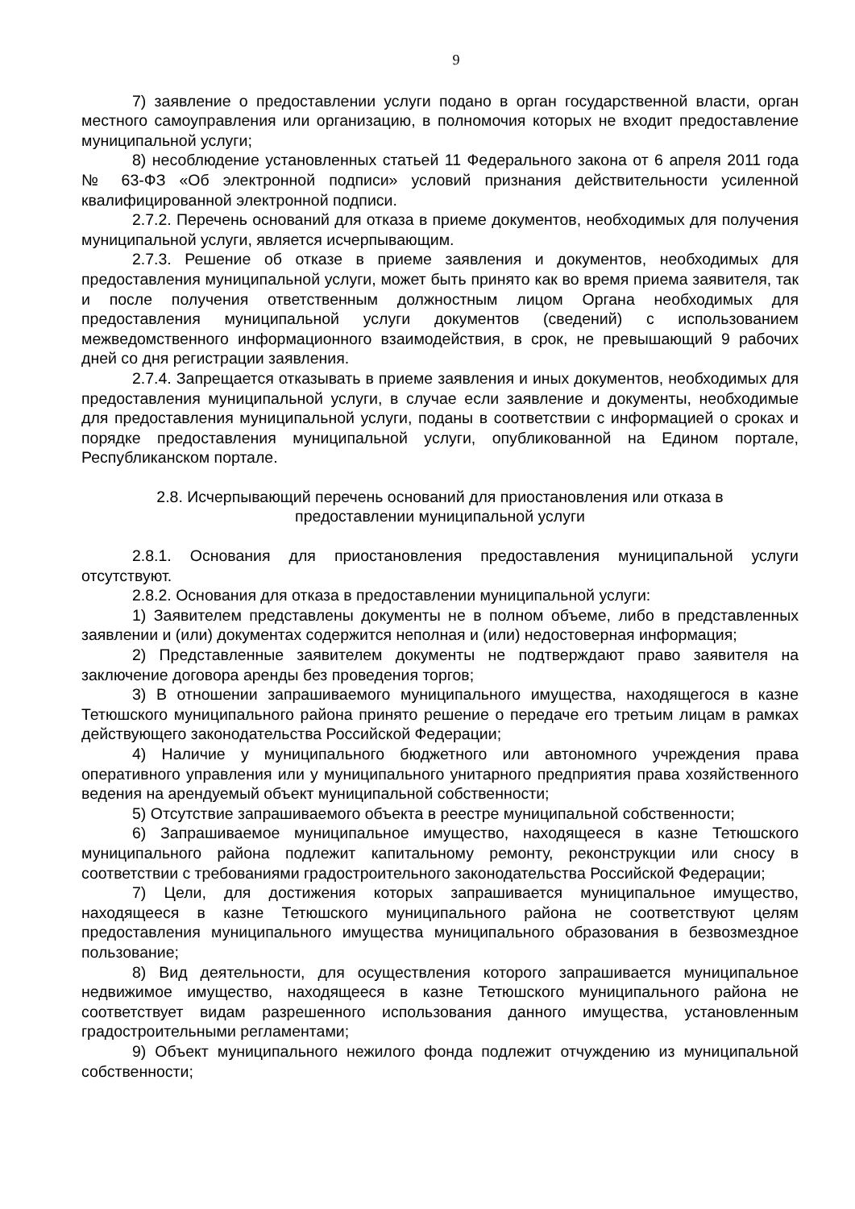9
7) заявление о предоставлении услуги подано в орган государственной власти, орган местного самоуправления или организацию, в полномочия которых не входит предоставление муниципальной услуги;
8) несоблюдение установленных статьей 11 Федерального закона от 6 апреля 2011 года № 63-ФЗ «Об электронной подписи» условий признания действительности усиленной квалифицированной электронной подписи.
2.7.2. Перечень оснований для отказа в приеме документов, необходимых для получения муниципальной услуги, является исчерпывающим.
2.7.3. Решение об отказе в приеме заявления и документов, необходимых для предоставления муниципальной услуги, может быть принято как во время приема заявителя, так и после получения ответственным должностным лицом Органа необходимых для предоставления муниципальной услуги документов (сведений) с использованием межведомственного информационного взаимодействия, в срок, не превышающий 9 рабочих дней со дня регистрации заявления.
2.7.4. Запрещается отказывать в приеме заявления и иных документов, необходимых для предоставления муниципальной услуги, в случае если заявление и документы, необходимые для предоставления муниципальной услуги, поданы в соответствии с информацией о сроках и порядке предоставления муниципальной услуги, опубликованной на Едином портале, Республиканском портале.
2.8. Исчерпывающий перечень оснований для приостановления или отказа в
предоставлении муниципальной услуги
2.8.1. Основания для приостановления предоставления муниципальной услуги отсутствуют.
2.8.2. Основания для отказа в предоставлении муниципальной услуги:
1) Заявителем представлены документы не в полном объеме, либо в представленных заявлении и (или) документах содержится неполная и (или) недостоверная информация;
2) Представленные заявителем документы не подтверждают право заявителя на заключение договора аренды без проведения торгов;
3) В отношении запрашиваемого муниципального имущества, находящегося в казне Тетюшского муниципального района принято решение о передаче его третьим лицам в рамках действующего законодательства Российской Федерации;
4) Наличие у муниципального бюджетного или автономного учреждения права оперативного управления или у муниципального унитарного предприятия права хозяйственного ведения на арендуемый объект муниципальной собственности;
5) Отсутствие запрашиваемого объекта в реестре муниципальной собственности;
6) Запрашиваемое муниципальное имущество, находящееся в казне Тетюшского муниципального района подлежит капитальному ремонту, реконструкции или сносу в соответствии с требованиями градостроительного законодательства Российской Федерации;
7) Цели, для достижения которых запрашивается муниципальное имущество, находящееся в казне Тетюшского муниципального района не соответствуют целям предоставления муниципального имущества муниципального образования в безвозмездное пользование;
8) Вид деятельности, для осуществления которого запрашивается муниципальное недвижимое имущество, находящееся в казне Тетюшского муниципального района не соответствует видам разрешенного использования данного имущества, установленным градостроительными регламентами;
9) Объект муниципального нежилого фонда подлежит отчуждению из муниципальной собственности;